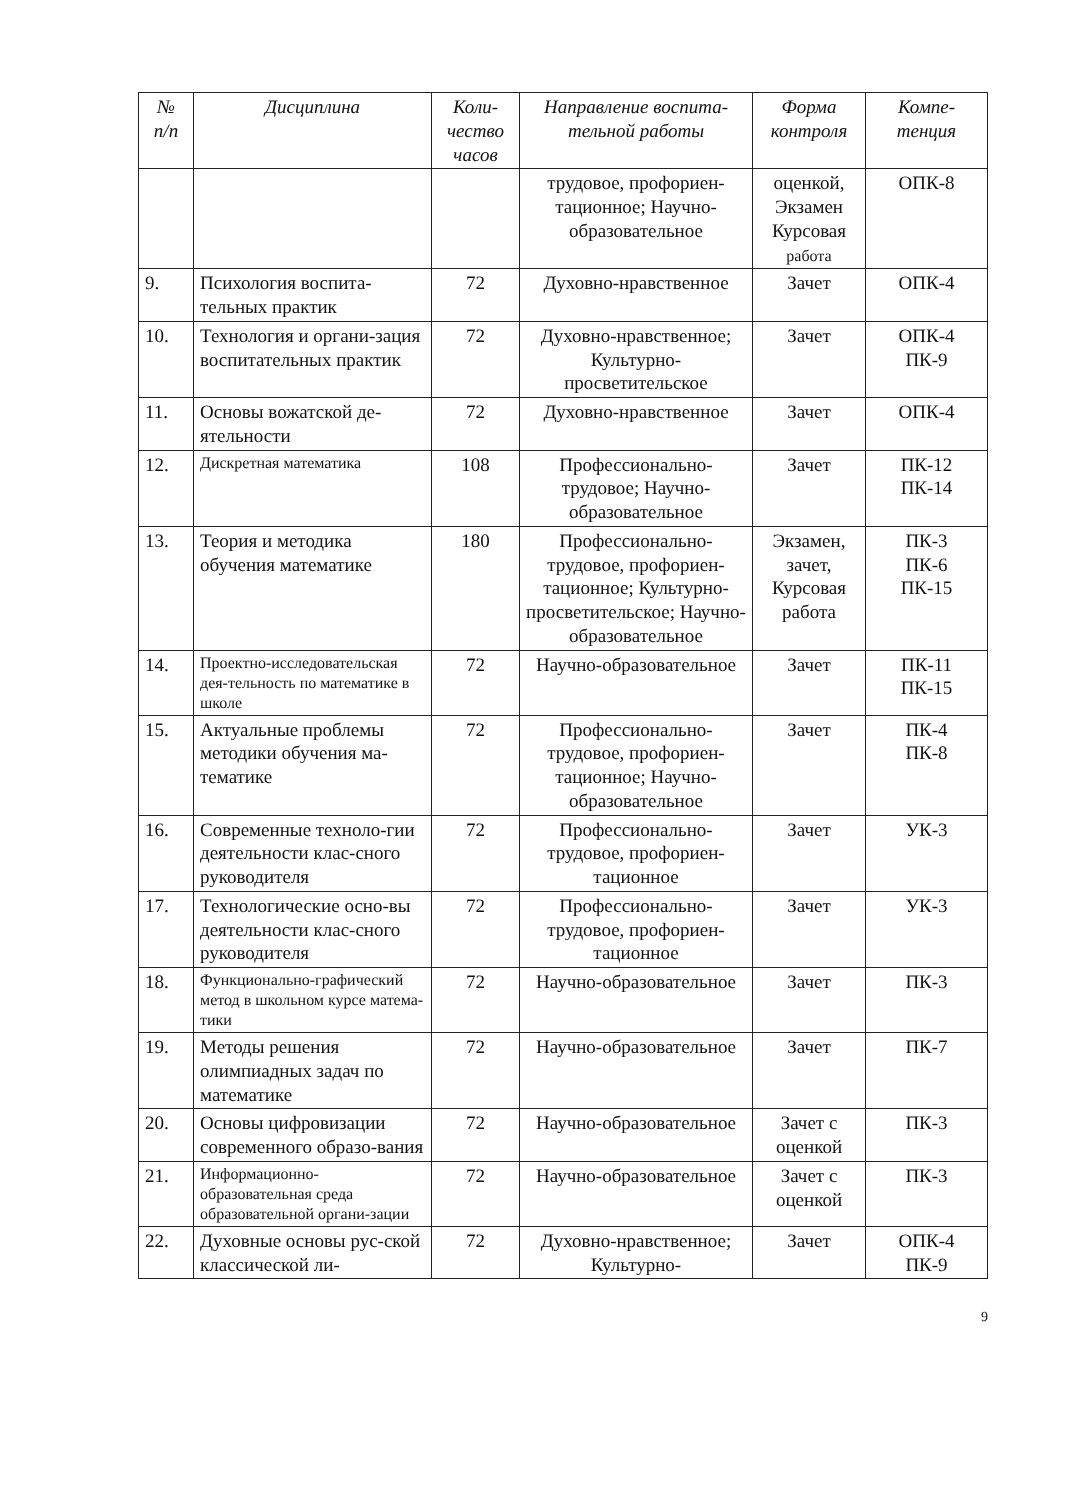| № п/п | Дисциплина | Коли- чество часов | Направление воспита- тельной работы | Форма контроля | Компе- тенция |
| --- | --- | --- | --- | --- | --- |
| | | | трудовое, профориен-тационное; Научно-образовательное | оценкой, Экзамен Курсовая работа | ОПК-8 |
| 9. | Психология воспита-тельных практик | 72 | Духовно-нравственное | Зачет | ОПК-4 |
| 10. | Технология и органи-зация воспитательных практик | 72 | Духовно-нравственное; Культурно-просветительское | Зачет | ОПК-4 ПК-9 |
| 11. | Основы вожатской де-ятельности | 72 | Духовно-нравственное | Зачет | ОПК-4 |
| 12. | Дискретная математика | 108 | Профессионально-трудовое; Научно-образовательное | Зачет | ПК-12 ПК-14 |
| 13. | Теория и методика обучения математике | 180 | Профессионально-трудовое, профориен-тационное; Культурно-просветительское; Научно-образовательное | Экзамен, зачет, Курсовая работа | ПК-3 ПК-6 ПК-15 |
| 14. | Проектно-исследовательская дея-тельность по математике в школе | 72 | Научно-образовательное | Зачет | ПК-11 ПК-15 |
| 15. | Актуальные проблемы методики обучения ма-тематике | 72 | Профессионально-трудовое, профориен-тационное; Научно-образовательное | Зачет | ПК-4 ПК-8 |
| 16. | Современные техноло-гии деятельности клас-сного руководителя | 72 | Профессионально-трудовое, профориен-тационное | Зачет | УК-3 |
| 17. | Технологические осно-вы деятельности клас-сного руководителя | 72 | Профессионально-трудовое, профориен-тационное | Зачет | УК-3 |
| 18. | Функционально-графический метод в школьном курсе матема-тики | 72 | Научно-образовательное | Зачет | ПК-3 |
| 19. | Методы решения олимпиадных задач по математике | 72 | Научно-образовательное | Зачет | ПК-7 |
| 20. | Основы цифровизации современного образо-вания | 72 | Научно-образовательное | Зачет с оценкой | ПК-3 |
| 21. | Информационно-образовательная среда образовательной органи-зации | 72 | Научно-образовательное | Зачет с оценкой | ПК-3 |
| 22. | Духовные основы рус-ской классической ли- | 72 | Духовно-нравственное; Культурно- | Зачет | ОПК-4 ПК-9 |
9